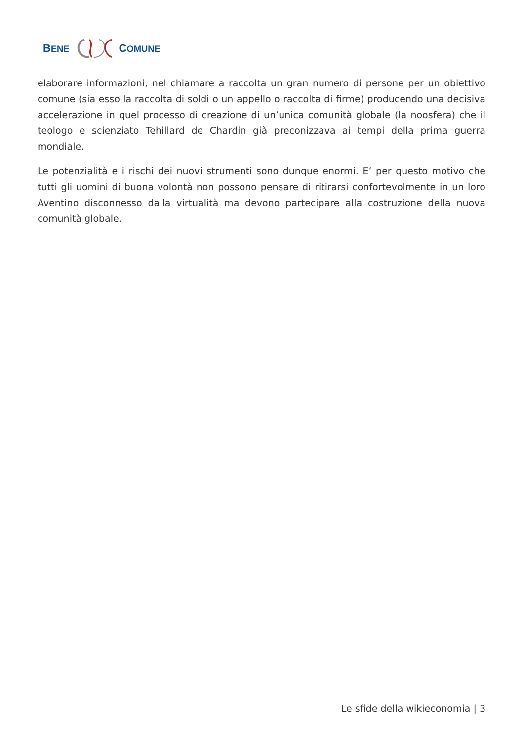BENE COMUNE
elaborare informazioni, nel chiamare a raccolta un gran numero di persone per un obiettivo comune (sia esso la raccolta di soldi o un appello o raccolta di firme) producendo una decisiva accelerazione in quel processo di creazione di un’unica comunità globale (la noosfera) che il teologo e scienziato Tehillard de Chardin già preconizzava ai tempi della prima guerra mondiale.
Le potenzialità e i rischi dei nuovi strumenti sono dunque enormi. E’ per questo motivo che tutti gli uomini di buona volontà non possono pensare di ritirarsi confortevolmente in un loro Aventino disconnesso dalla virtualità ma devono partecipare alla costruzione della nuova comunità globale.
Le sfide della wikieconomia | 3